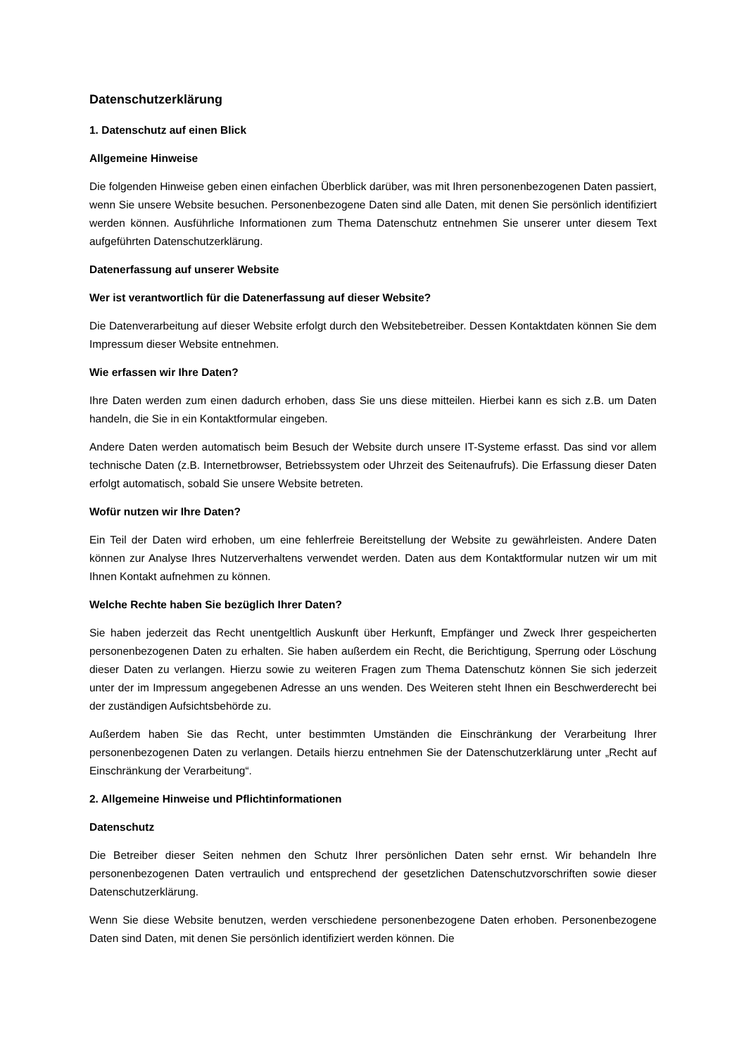Datenschutzerklärung
1. Datenschutz auf einen Blick
Allgemeine Hinweise
Die folgenden Hinweise geben einen einfachen Überblick darüber, was mit Ihren personenbezogenen Daten passiert, wenn Sie unsere Website besuchen. Personenbezogene Daten sind alle Daten, mit denen Sie persönlich identifiziert werden können. Ausführliche Informationen zum Thema Datenschutz entnehmen Sie unserer unter diesem Text aufgeführten Datenschutzerklärung.
Datenerfassung auf unserer Website
Wer ist verantwortlich für die Datenerfassung auf dieser Website?
Die Datenverarbeitung auf dieser Website erfolgt durch den Websitebetreiber. Dessen Kontaktdaten können Sie dem Impressum dieser Website entnehmen.
Wie erfassen wir Ihre Daten?
Ihre Daten werden zum einen dadurch erhoben, dass Sie uns diese mitteilen. Hierbei kann es sich z.B. um Daten handeln, die Sie in ein Kontaktformular eingeben.
Andere Daten werden automatisch beim Besuch der Website durch unsere IT-Systeme erfasst. Das sind vor allem technische Daten (z.B. Internetbrowser, Betriebssystem oder Uhrzeit des Seitenaufrufs). Die Erfassung dieser Daten erfolgt automatisch, sobald Sie unsere Website betreten.
Wofür nutzen wir Ihre Daten?
Ein Teil der Daten wird erhoben, um eine fehlerfreie Bereitstellung der Website zu gewährleisten. Andere Daten können zur Analyse Ihres Nutzerverhaltens verwendet werden. Daten aus dem Kontaktformular nutzen wir um mit Ihnen Kontakt aufnehmen zu können.
Welche Rechte haben Sie bezüglich Ihrer Daten?
Sie haben jederzeit das Recht unentgeltlich Auskunft über Herkunft, Empfänger und Zweck Ihrer gespeicherten personenbezogenen Daten zu erhalten. Sie haben außerdem ein Recht, die Berichtigung, Sperrung oder Löschung dieser Daten zu verlangen. Hierzu sowie zu weiteren Fragen zum Thema Datenschutz können Sie sich jederzeit unter der im Impressum angegebenen Adresse an uns wenden. Des Weiteren steht Ihnen ein Beschwerderecht bei der zuständigen Aufsichtsbehörde zu.
Außerdem haben Sie das Recht, unter bestimmten Umständen die Einschränkung der Verarbeitung Ihrer personenbezogenen Daten zu verlangen. Details hierzu entnehmen Sie der Datenschutzerklärung unter „Recht auf Einschränkung der Verarbeitung“.
2. Allgemeine Hinweise und Pflichtinformationen
Datenschutz
Die Betreiber dieser Seiten nehmen den Schutz Ihrer persönlichen Daten sehr ernst. Wir behandeln Ihre personenbezogenen Daten vertraulich und entsprechend der gesetzlichen Datenschutzvorschriften sowie dieser Datenschutzerklärung.
Wenn Sie diese Website benutzen, werden verschiedene personenbezogene Daten erhoben. Personenbezogene Daten sind Daten, mit denen Sie persönlich identifiziert werden können. Die